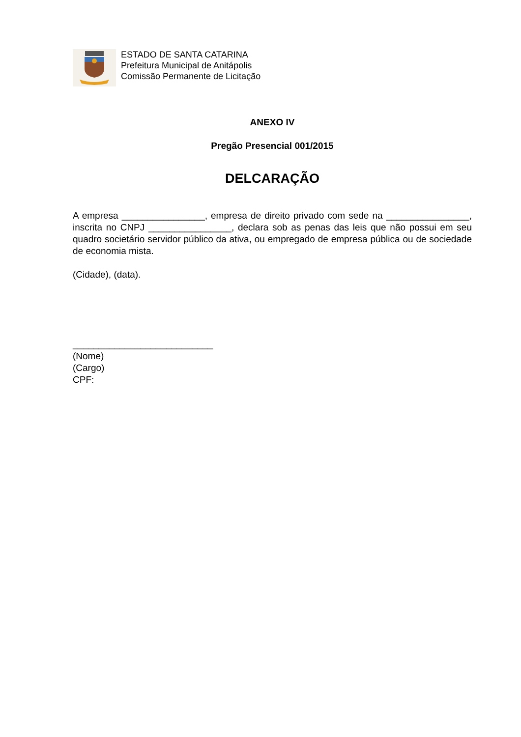ESTADO DE SANTA CATARINA
Prefeitura Municipal de Anitápolis
Comissão Permanente de Licitação
ANEXO IV
Pregão Presencial 001/2015
DELCARAÇÃO
A empresa ________________, empresa de direito privado com sede na ________________, inscrita no CNPJ ________________, declara sob as penas das leis que não possui em seu quadro societário servidor público da ativa, ou empregado de empresa pública ou de sociedade de economia mista.
(Cidade), (data).
___________________________
(Nome)
(Cargo)
CPF: